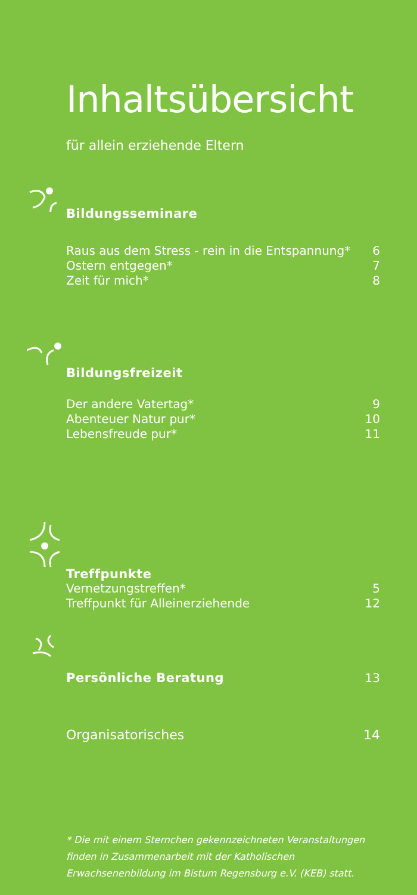Inhaltsübersicht
für allein erziehende Eltern
Bildungsseminare
Raus aus dem Stress - rein in die Entspannung* 6
Ostern entgegen* 7
Zeit für mich* 8
Bildungsfreizeit
Der andere Vatertag* 9
Abenteuer Natur pur* 10
Lebensfreude pur* 11
Treffpunkte
Vernetzungstreffen* 5
Treffpunkt für Alleinerziehende 12
Persönliche Beratung 13
Organisatorisches 14
* Die mit einem Sternchen gekennzeichneten Veranstaltungen finden in Zusammenarbeit mit der Katholischen Erwachsenenbildung im Bistum Regensburg e.V. (KEB) statt.